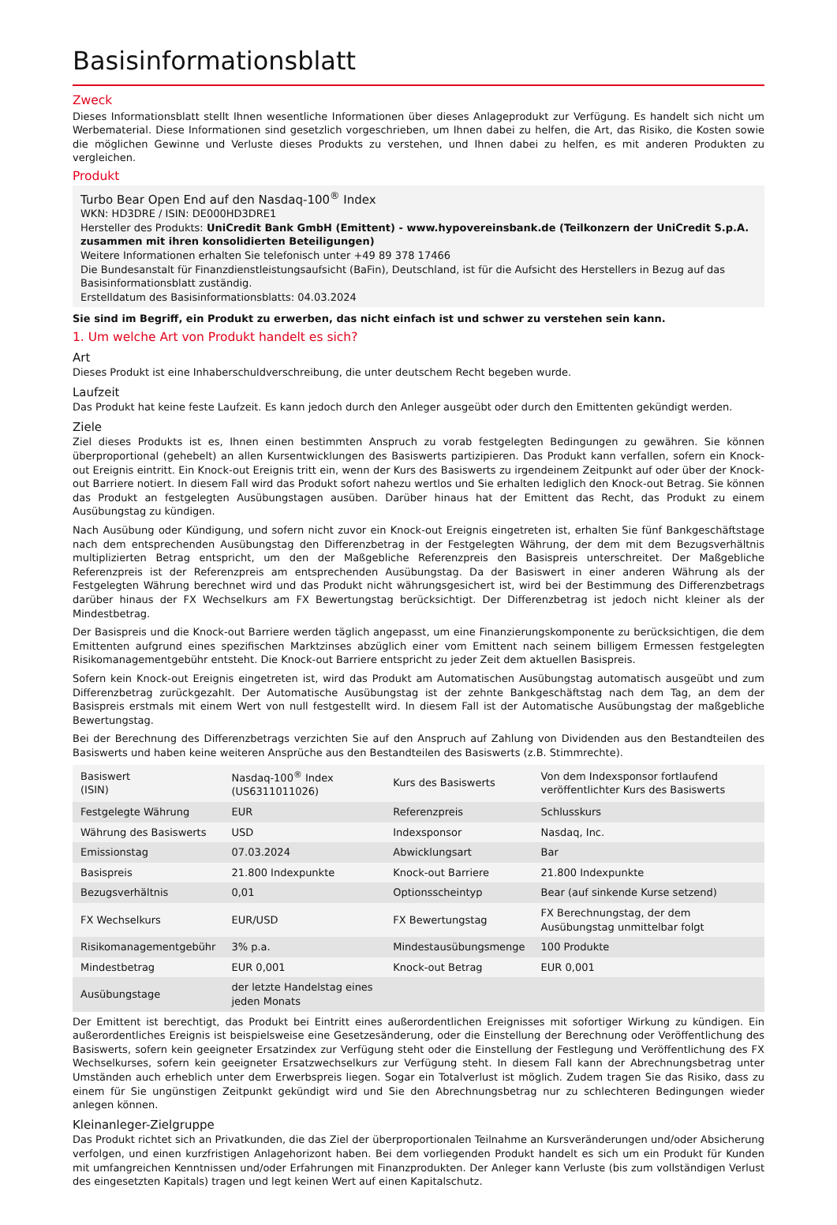Basisinformationsblatt
Zweck
Dieses Informationsblatt stellt Ihnen wesentliche Informationen über dieses Anlageprodukt zur Verfügung. Es handelt sich nicht um Werbematerial. Diese Informationen sind gesetzlich vorgeschrieben, um Ihnen dabei zu helfen, die Art, das Risiko, die Kosten sowie die möglichen Gewinne und Verluste dieses Produkts zu verstehen, und Ihnen dabei zu helfen, es mit anderen Produkten zu vergleichen.
Produkt
Turbo Bear Open End auf den Nasdaq-100<sup>®</sup> Index
WKN: HD3DRE / ISIN: DE000HD3DRE1
Hersteller des Produkts: UniCredit Bank GmbH (Emittent) - www.hypovereinsbank.de (Teilkonzern der UniCredit S.p.A. zusammen mit ihren konsolidierten Beteiligungen)
Weitere Informationen erhalten Sie telefonisch unter +49 89 378 17466
Die Bundesanstalt für Finanzdienstleistungsaufsicht (BaFin), Deutschland, ist für die Aufsicht des Herstellers in Bezug auf das Basisinformationsblatt zuständig.
Erstelldatum des Basisinformationsblatts: 04.03.2024
Sie sind im Begriff, ein Produkt zu erwerben, das nicht einfach ist und schwer zu verstehen sein kann.
1. Um welche Art von Produkt handelt es sich?
Art
Dieses Produkt ist eine Inhaberschuldverschreibung, die unter deutschem Recht begeben wurde.
Laufzeit
Das Produkt hat keine feste Laufzeit. Es kann jedoch durch den Anleger ausgeübt oder durch den Emittenten gekündigt werden.
Ziele
Ziel dieses Produkts ist es, Ihnen einen bestimmten Anspruch zu vorab festgelegten Bedingungen zu gewähren. Sie können überproportional (gehebelt) an allen Kursentwicklungen des Basiswerts partizipieren. Das Produkt kann verfallen, sofern ein Knock-out Ereignis eintritt. Ein Knock-out Ereignis tritt ein, wenn der Kurs des Basiswerts zu irgendeinem Zeitpunkt auf oder über der Knock-out Barriere notiert. In diesem Fall wird das Produkt sofort nahezu wertlos und Sie erhalten lediglich den Knock-out Betrag. Sie können das Produkt an festgelegten Ausübungstagen ausüben. Darüber hinaus hat der Emittent das Recht, das Produkt zu einem Ausübungstag zu kündigen.
Nach Ausübung oder Kündigung, und sofern nicht zuvor ein Knock-out Ereignis eingetreten ist, erhalten Sie fünf Bankgeschäftstage nach dem entsprechenden Ausübungstag den Differenzbetrag in der Festgelegten Währung, der dem mit dem Bezugsverhältnis multiplizierten Betrag entspricht, um den der Maßgebliche Referenzpreis den Basispreis unterschreitet. Der Maßgebliche Referenzpreis ist der Referenzpreis am entsprechenden Ausübungstag. Da der Basiswert in einer anderen Währung als der Festgelegten Währung berechnet wird und das Produkt nicht währungsgesichert ist, wird bei der Bestimmung des Differenzbetrags darüber hinaus der FX Wechselkurs am FX Bewertungstag berücksichtigt. Der Differenzbetrag ist jedoch nicht kleiner als der Mindestbetrag.
Der Basispreis und die Knock-out Barriere werden täglich angepasst, um eine Finanzierungskomponente zu berücksichtigen, die dem Emittenten aufgrund eines spezifischen Marktzinses abzüglich einer vom Emittent nach seinem billigem Ermessen festgelegten Risikomanagementgebühr entsteht. Die Knock-out Barriere entspricht zu jeder Zeit dem aktuellen Basispreis.
Sofern kein Knock-out Ereignis eingetreten ist, wird das Produkt am Automatischen Ausübungstag automatisch ausgeübt und zum Differenzbetrag zurückgezahlt. Der Automatische Ausübungstag ist der zehnte Bankgeschäftstag nach dem Tag, an dem der Basispreis erstmals mit einem Wert von null festgestellt wird. In diesem Fall ist der Automatische Ausübungstag der maßgebliche Bewertungstag.
Bei der Berechnung des Differenzbetrags verzichten Sie auf den Anspruch auf Zahlung von Dividenden aus den Bestandteilen des Basiswerts und haben keine weiteren Ansprüche aus den Bestandteilen des Basiswerts (z.B. Stimmrechte).
| Basiswert (ISIN) | Nasdaq-100<sup>®</sup> Index (US6311011026) | Kurs des Basiswerts | Von dem Indexsponsor fortlaufend veröffentlichter Kurs des Basiswerts |
| Festgelegte Währung | EUR | Referenzpreis | Schlusskurs |
| Währung des Basiswerts | USD | Indexsponsor | Nasdaq, Inc. |
| Emissionstag | 07.03.2024 | Abwicklungsart | Bar |
| Basispreis | 21.800 Indexpunkte | Knock-out Barriere | 21.800 Indexpunkte |
| Bezugsverhältnis | 0,01 | Optionsscheintyp | Bear (auf sinkende Kurse setzend) |
| FX Wechselkurs | EUR/USD | FX Bewertungstag | FX Berechnungstag, der dem Ausübungstag unmittelbar folgt |
| Risikomanagementgebühr | 3% p.a. | Mindestausübungsmenge | 100 Produkte |
| Mindestbetrag | EUR 0,001 | Knock-out Betrag | EUR 0,001 |
| Ausübungstage | der letzte Handelstag eines jeden Monats | | |
Der Emittent ist berechtigt, das Produkt bei Eintritt eines außerordentlichen Ereignisses mit sofortiger Wirkung zu kündigen. Ein außerordentliches Ereignis ist beispielsweise eine Gesetzesänderung, oder die Einstellung der Berechnung oder Veröffentlichung des Basiswerts, sofern kein geeigneter Ersatzindex zur Verfügung steht oder die Einstellung der Festlegung und Veröffentlichung des FX Wechselkurses, sofern kein geeigneter Ersatzwechselkurs zur Verfügung steht. In diesem Fall kann der Abrechnungsbetrag unter Umständen auch erheblich unter dem Erwerbspreis liegen. Sogar ein Totalverlust ist möglich. Zudem tragen Sie das Risiko, dass zu einem für Sie ungünstigen Zeitpunkt gekündigt wird und Sie den Abrechnungsbetrag nur zu schlechteren Bedingungen wieder anlegen können.
Kleinanleger-Zielgruppe
Das Produkt richtet sich an Privatkunden, die das Ziel der überproportionalen Teilnahme an Kursveränderungen und/oder Absicherung verfolgen, und einen kurzfristigen Anlagehorizont haben. Bei dem vorliegenden Produkt handelt es sich um ein Produkt für Kunden mit umfangreichen Kenntnissen und/oder Erfahrungen mit Finanzprodukten. Der Anleger kann Verluste (bis zum vollständigen Verlust des eingesetzten Kapitals) tragen und legt keinen Wert auf einen Kapitalschutz.